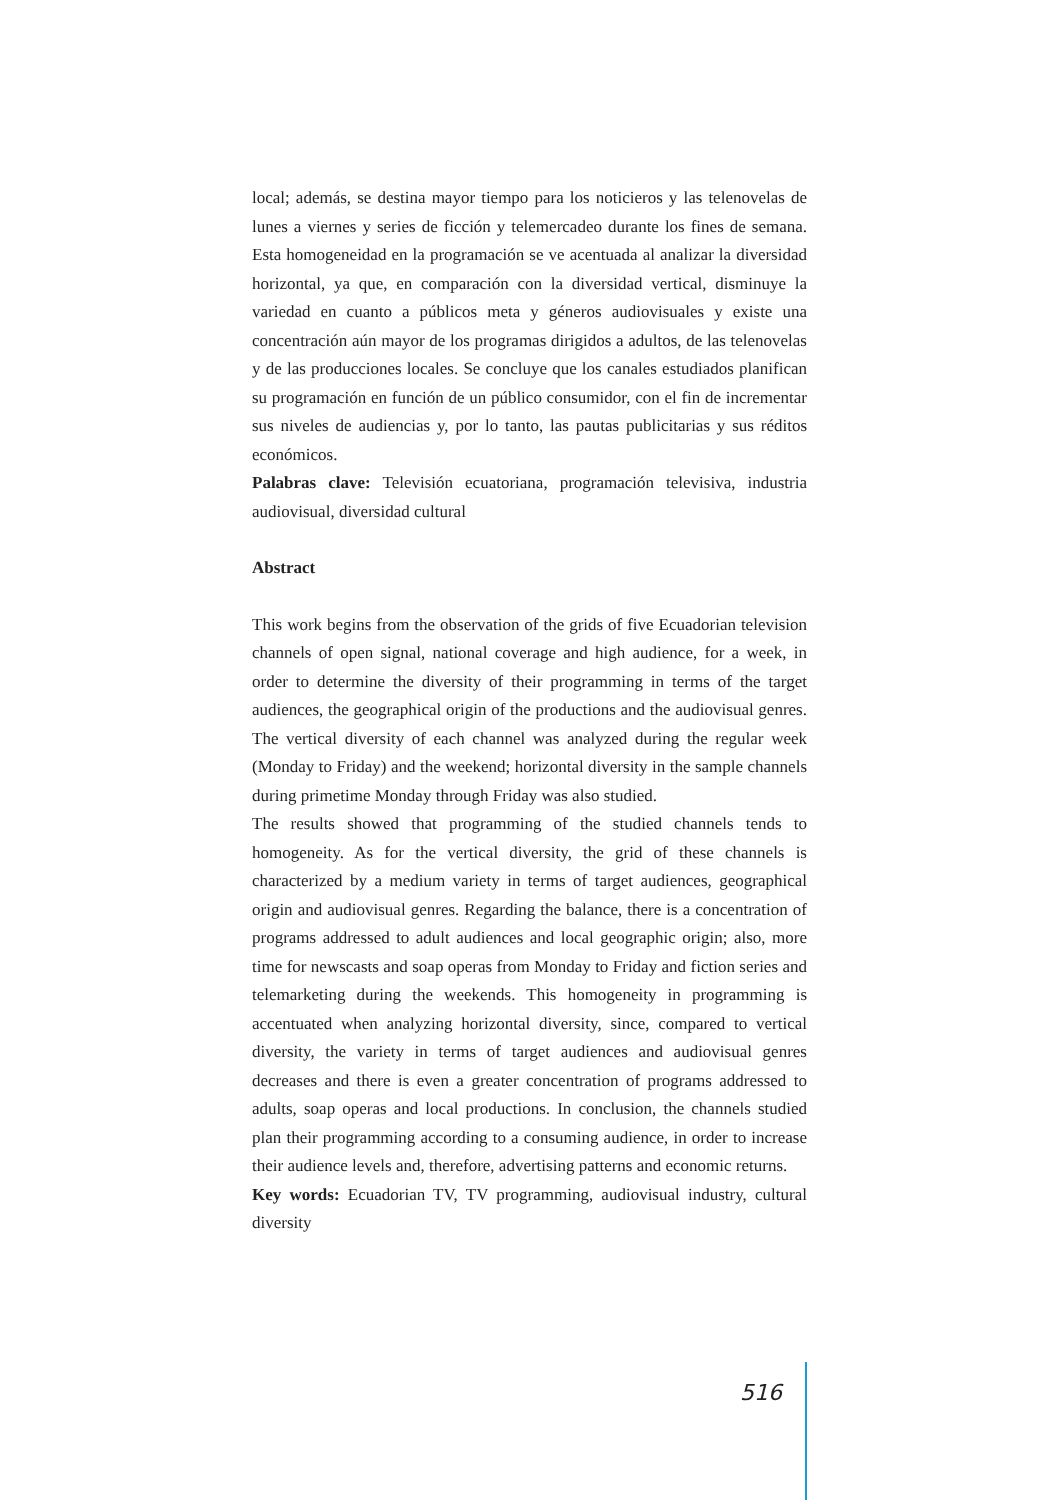local; además, se destina mayor tiempo para los noticieros y las telenovelas de lunes a viernes y series de ficción y telemercadeo durante los fines de semana. Esta homogeneidad en la programación se ve acentuada al analizar la diversidad horizontal, ya que, en comparación con la diversidad vertical, disminuye la variedad en cuanto a públicos meta y géneros audiovisuales y existe una concentración aún mayor de los programas dirigidos a adultos, de las telenovelas y de las producciones locales. Se concluye que los canales estudiados planifican su programación en función de un público consumidor, con el fin de incrementar sus niveles de audiencias y, por lo tanto, las pautas publicitarias y sus réditos económicos.
Palabras clave: Televisión ecuatoriana, programación televisiva, industria audiovisual, diversidad cultural
Abstract
This work begins from the observation of the grids of five Ecuadorian television channels of open signal, national coverage and high audience, for a week, in order to determine the diversity of their programming in terms of the target audiences, the geographical origin of the productions and the audiovisual genres. The vertical diversity of each channel was analyzed during the regular week (Monday to Friday) and the weekend; horizontal diversity in the sample channels during primetime Monday through Friday was also studied.
The results showed that programming of the studied channels tends to homogeneity. As for the vertical diversity, the grid of these channels is characterized by a medium variety in terms of target audiences, geographical origin and audiovisual genres. Regarding the balance, there is a concentration of programs addressed to adult audiences and local geographic origin; also, more time for newscasts and soap operas from Monday to Friday and fiction series and telemarketing during the weekends. This homogeneity in programming is accentuated when analyzing horizontal diversity, since, compared to vertical diversity, the variety in terms of target audiences and audiovisual genres decreases and there is even a greater concentration of programs addressed to adults, soap operas and local productions. In conclusion, the channels studied plan their programming according to a consuming audience, in order to increase their audience levels and, therefore, advertising patterns and economic returns.
Key words: Ecuadorian TV, TV programming, audiovisual industry, cultural diversity
516